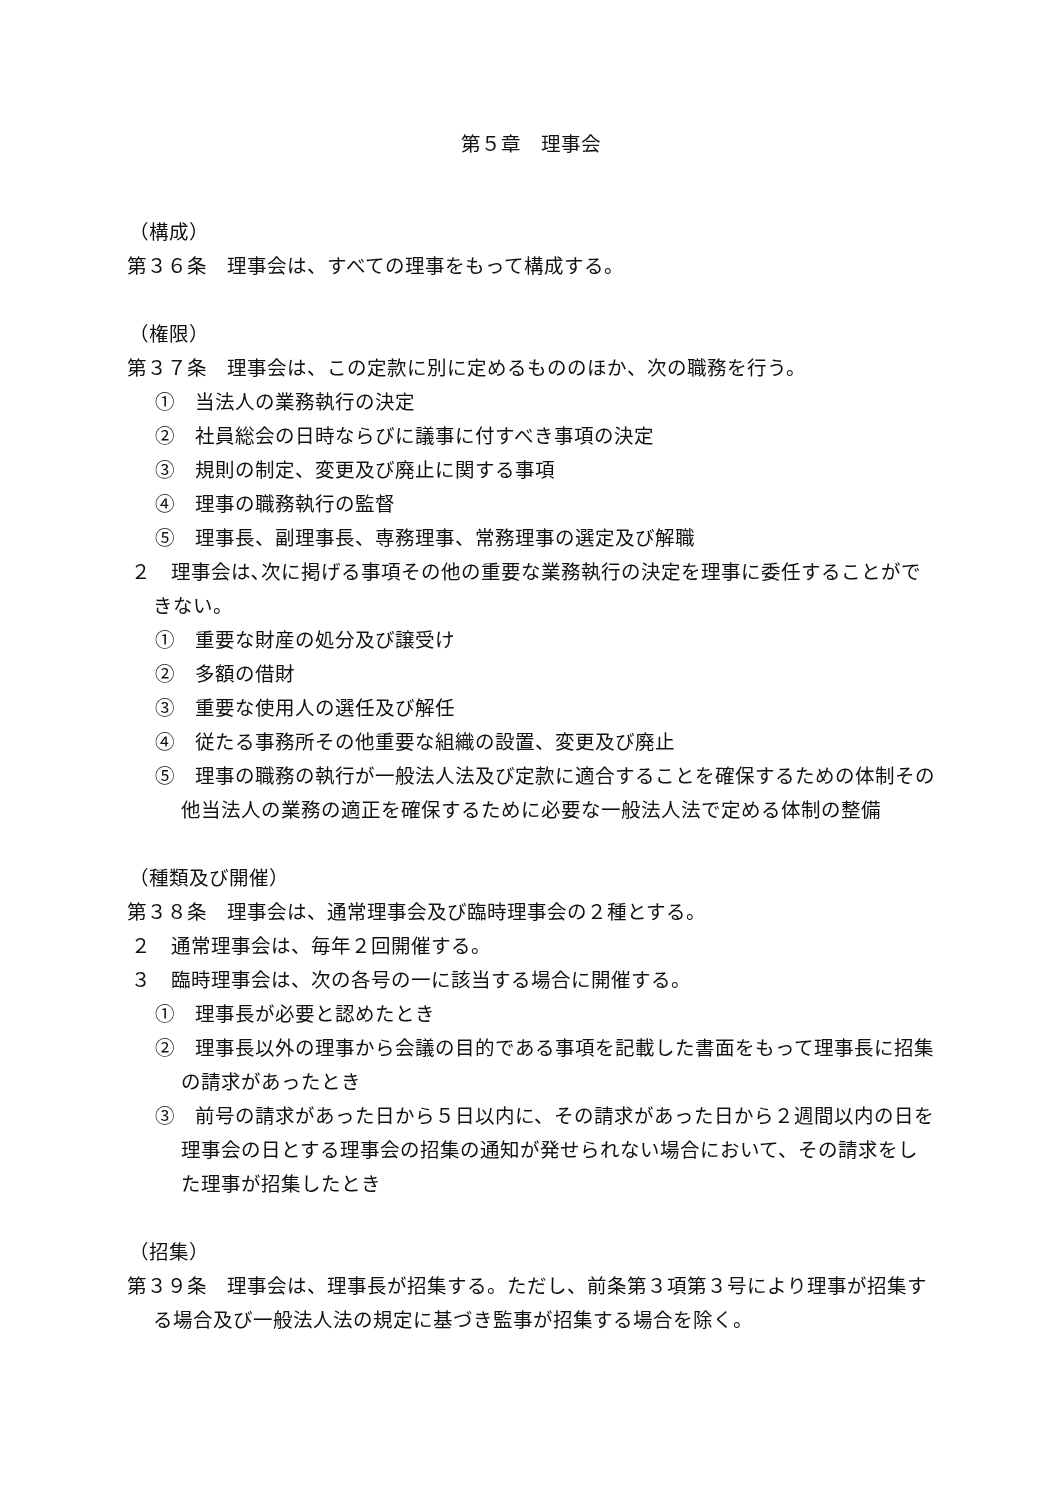第５章　理事会
（構成）
第３６条　理事会は、すべての理事をもって構成する。
（権限）
第３７条　理事会は、この定款に別に定めるもののほか、次の職務を行う。
①　当法人の業務執行の決定
②　社員総会の日時ならびに議事に付すべき事項の決定
③　規則の制定、変更及び廃止に関する事項
④　理事の職務執行の監督
⑤　理事長、副理事長、専務理事、常務理事の選定及び解職
２　理事会は､次に掲げる事項その他の重要な業務執行の決定を理事に委任することができない。
①　重要な財産の処分及び譲受け
②　多額の借財
③　重要な使用人の選任及び解任
④　従たる事務所その他重要な組織の設置、変更及び廃止
⑤　理事の職務の執行が一般法人法及び定款に適合することを確保するための体制その他当法人の業務の適正を確保するために必要な一般法人法で定める体制の整備
（種類及び開催）
第３８条　理事会は、通常理事会及び臨時理事会の２種とする。
２　通常理事会は、毎年２回開催する。
３　臨時理事会は、次の各号の一に該当する場合に開催する。
①　理事長が必要と認めたとき
②　理事長以外の理事から会議の目的である事項を記載した書面をもって理事長に招集の請求があったとき
③　前号の請求があった日から５日以内に、その請求があった日から２週間以内の日を理事会の日とする理事会の招集の通知が発せられない場合において、その請求をした理事が招集したとき
（招集）
第３９条　理事会は、理事長が招集する。ただし、前条第３項第３号により理事が招集する場合及び一般法人法の規定に基づき監事が招集する場合を除く。